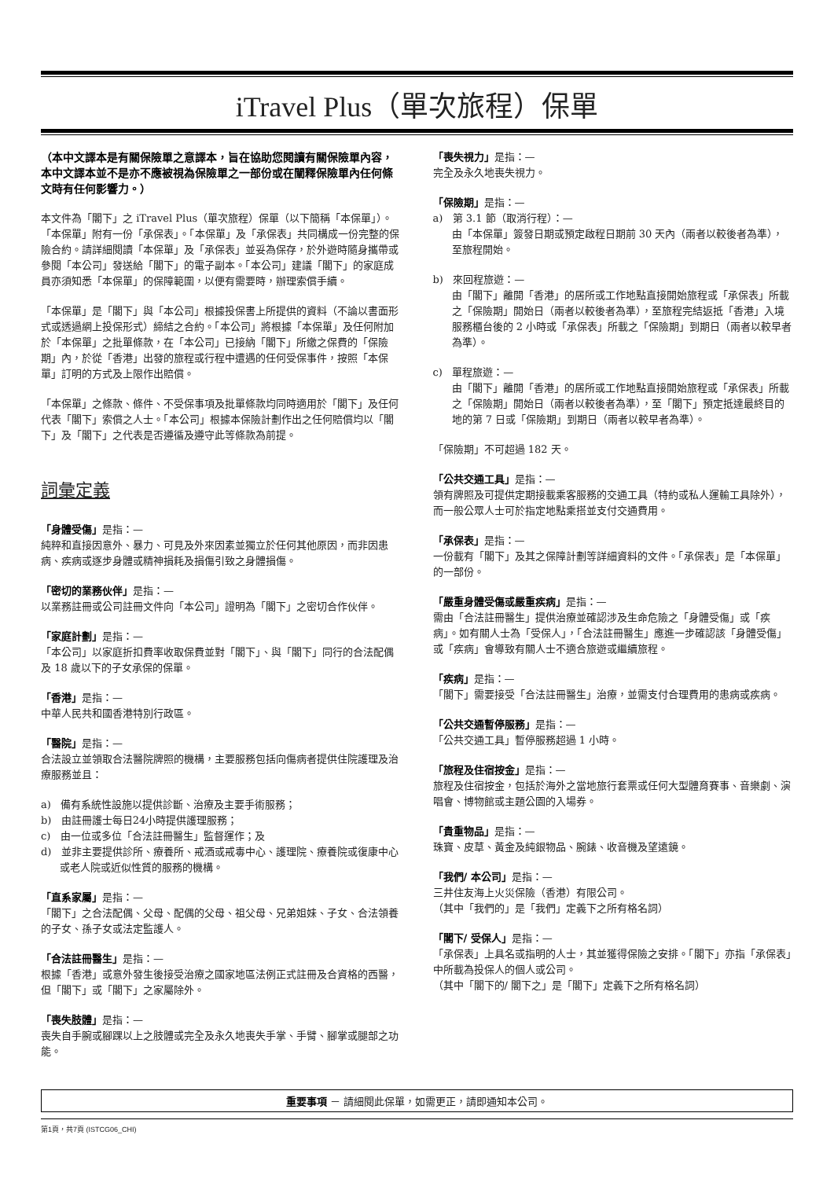iTravel Plus（單次旅程）保單
（本中文譯本是有關保險單之意譯本，旨在協助您閱讀有關保險單內容，本中文譯本並不是亦不應被視為保險單之一部份或在闡釋保險單內任何條文時有任何影響力。）
本文件為「閣下」之 iTravel Plus（單次旅程）保單（以下簡稱「本保單」）。「本保單」附有一份「承保表」。「本保單」及「承保表」共同構成一份完整的保險合約。請詳細閱讀「本保單」及「承保表」並妥為保存，於外遊時隨身攜帶或參閱「本公司」發送給「閣下」的電子副本。「本公司」建議「閣下」的家庭成員亦須知悉「本保單」的保障範圍，以便有需要時，辦理索償手續。
「本保單」是「閣下」與「本公司」根據投保書上所提供的資料（不論以書面形式或透過網上投保形式）締結之合約。「本公司」將根據「本保單」及任何附加於「本保單」之批單條款，在「本公司」已接納「閣下」所繳之保費的「保險期」內，於從「香港」出發的旅程或行程中遭遇的任何受保事件，按照「本保單」訂明的方式及上限作出賠償。
「本保單」之條款、條件、不受保事項及批單條款均同時適用於「閣下」及任何代表「閣下」索償之人士。「本公司」根據本保險計劃作出之任何賠償均以「閣下」及「閣下」之代表是否遵循及遵守此等條款為前提。
詞彙定義
「身體受傷」是指：—
純粹和直接因意外、暴力、可見及外來因素並獨立於任何其他原因，而非因患病、疾病或逐步身體或精神損耗及損傷引致之身體損傷。
「密切的業務伙伴」是指：—
以業務註冊或公司註冊文件向「本公司」證明為「閣下」之密切合作伙伴。
「家庭計劃」是指：—
「本公司」以家庭折扣費率收取保費並對「閣下」、與「閣下」同行的合法配偶及 18 歲以下的子女承保的保單。
「香港」是指：—
中華人民共和國香港特別行政區。
「醫院」是指：—
合法設立並領取合法醫院牌照的機構，主要服務包括向傷病者提供住院護理及治療服務並且：
a) 備有系統性設施以提供診斷、治療及主要手術服務；
b) 由註冊護士每日24小時提供護理服務；
c) 由一位或多位「合法註冊醫生」監督運作；及
d) 並非主要提供診所、療養所、戒酒或戒毒中心、護理院、療養院或復康中心或老人院或近似性質的服務的機構。
「直系家屬」是指：—
「閣下」之合法配偶、父母、配偶的父母、祖父母、兄弟姐妹、子女、合法領養的子女、孫子女或法定監護人。
「合法註冊醫生」是指：—
根據「香港」或意外發生後接受治療之國家地區法例正式註冊及合資格的西醫，但「閣下」或「閣下」之家屬除外。
「喪失肢體」是指：—
喪失自手腕或腳踝以上之肢體或完全及永久地喪失手掌、手臂、腳掌或腿部之功能。
「喪失視力」是指：—
完全及永久地喪失視力。
「保險期」是指：—
a) 第 3.1 節（取消行程）：—
由「本保單」簽發日期或預定啟程日期前 30 天內（兩者以較後者為準），至旅程開始。
b) 來回程旅遊：—
由「閣下」離開「香港」的居所或工作地點直接開始旅程或「承保表」所載之「保險期」開始日（兩者以較後者為準），至旅程完結返抵「香港」入境服務櫃台後的 2 小時或「承保表」所載之「保險期」到期日（兩者以較早者為準）。
c) 單程旅遊：—
由「閣下」離開「香港」的居所或工作地點直接開始旅程或「承保表」所載之「保險期」開始日（兩者以較後者為準），至「閣下」預定抵達最終目的地的第 7 日或「保險期」到期日（兩者以較早者為準）。
「保險期」不可超過 182 天。
「公共交通工具」是指：—
領有牌照及可提供定期接載乘客服務的交通工具（特約或私人運輸工具除外），而一般公眾人士可於指定地點乘搭並支付交通費用。
「承保表」是指：—
一份載有「閣下」及其之保障計劃等詳細資料的文件。「承保表」是「本保單」的一部份。
「嚴重身體受傷或嚴重疾病」是指：—
需由「合法註冊醫生」提供治療並確認涉及生命危險之「身體受傷」或「疾病」。如有關人士為「受保人」，「合法註冊醫生」應進一步確認該「身體受傷」或「疾病」會導致有關人士不適合旅遊或繼續旅程。
「疾病」是指：—
「閣下」需要接受「合法註冊醫生」治療，並需支付合理費用的患病或疾病。
「公共交通暫停服務」是指：—
「公共交通工具」暫停服務超過 1 小時。
「旅程及住宿按金」是指：—
旅程及住宿按金，包括於海外之當地旅行套票或任何大型體育賽事、音樂劇、演唱會、博物館或主題公園的入場券。
「貴重物品」是指：—
珠寶、皮草、黃金及純銀物品、腕錶、收音機及望遠鏡。
「我們/ 本公司」是指：—
三井住友海上火災保險（香港）有限公司。
（其中「我們的」是「我們」定義下之所有格名詞）
「閣下/ 受保人」是指：—
「承保表」上具名或指明的人士，其並獲得保險之安排。「閣下」亦指「承保表」中所載為投保人的個人或公司。
（其中「閣下的/ 閣下之」是「閣下」定義下之所有格名詞）
重要事項 － 請細閱此保單，如需更正，請即通知本公司。
第1頁，共7頁 (ISTCG06_CHI)